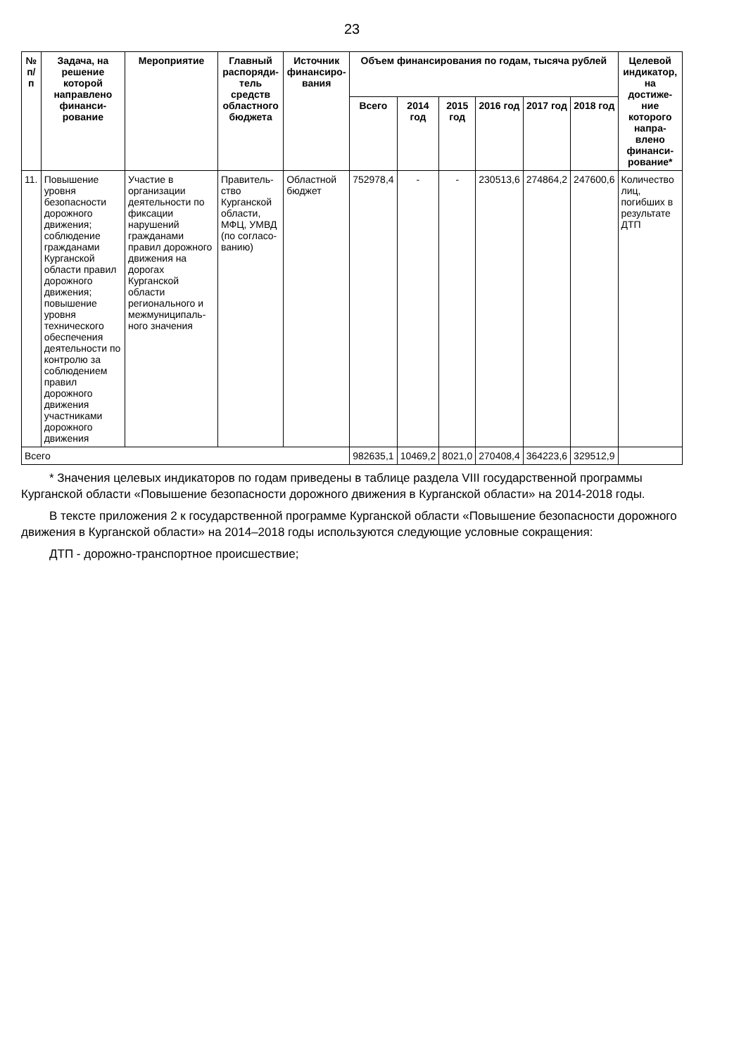23
| № п/п | Задача, на решение которой направлено финанси-рование | Мероприятие | Главный распоряди-тель средств областного бюджета | Источник финансиро-вания | Объем финансирования по годам, тысяча рублей | | | | | | Целевой индикатор, на достиже-ние которого напра-влено финанси-рование* |
| --- | --- | --- | --- | --- | --- | --- | --- | --- | --- | --- | --- |
| | | | | | Всего | 2014 год | 2015 год | 2016 год | 2017 год | 2018 год | |
| 11. | Повышение уровня безопасности дорожного движения; соблюдение гражданами Курганской области правил дорожного движения; повышение уровня технического обеспечения деятельности по контролю за соблюдением правил дорожного движения участниками дорожного движения | Участие в организации деятельности по фиксации нарушений гражданами правил дорожного движения на дорогах Курганской области регионального и межмуниципаль-ного значения | Правитель-ство Курганской области, МФЦ, УМВД (по согласо-ванию) | Областной бюджет | 752978,4 | - | - | 230513,6 | 274864,2 | 247600,6 | Количество лиц, погибших в результате ДТП |
| Всего | | | | | 982635,1 | 10469,2 | 8021,0 | 270408,4 | 364223,6 | 329512,9 | |
* Значения целевых индикаторов по годам приведены в таблице раздела VIII государственной программы Курганской области «Повышение безопасности дорожного движения в Курганской области» на 2014-2018 годы.
В тексте приложения 2 к государственной программе Курганской области «Повышение безопасности дорожного движения в Курганской области» на 2014–2018 годы используются следующие условные сокращения:
ДТП - дорожно-транспортное происшествие;